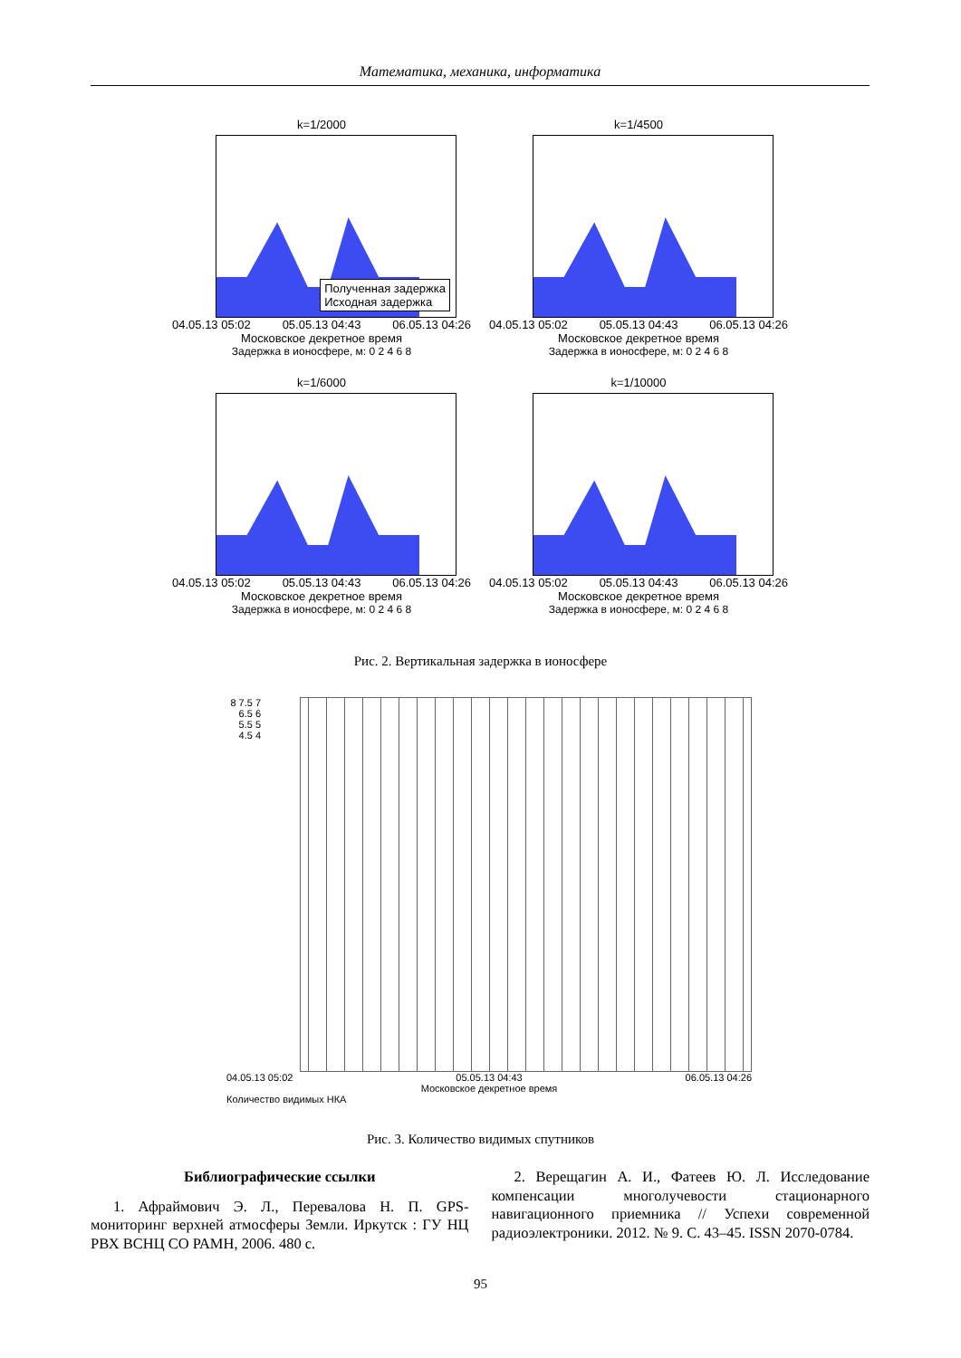Математика, механика, информатика
k=1/2000
Полученная задержка
Исходная задержка
04.05.13 05:02 05.05.13 04:43 06.05.13 04:26
Московское декретное время
Задержка в ионосфере, м: 0 2 4 6 8
k=1/4500
04.05.13 05:02 05.05.13 04:43 06.05.13 04:26
Московское декретное время
Задержка в ионосфере, м: 0 2 4 6 8
k=1/6000
04.05.13 05:02 05.05.13 04:43 06.05.13 04:26
Московское декретное время
Задержка в ионосфере, м: 0 2 4 6 8
k=1/10000
04.05.13 05:02 05.05.13 04:43 06.05.13 04:26
Московское декретное время
Задержка в ионосфере, м: 0 2 4 6 8
Рис. 2. Вертикальная задержка в ионосфере
8 7.5 7 6.5 6 5.5 5 4.5 4
04.05.13 05:02 05.05.13 04:43 06.05.13 04:26
Московское декретное время
Количество видимых НКА
Рис. 3. Количество видимых спутников
Библиографические ссылки
1. Афраймович Э. Л., Перевалова Н. П. GPS-мониторинг верхней атмосферы Земли. Иркутск : ГУ НЦ РВХ ВСНЦ СО РАМН, 2006. 480 с.
2. Верещагин А. И., Фатеев Ю. Л. Исследование компенсации многолучевости стационарного навигационного приемника // Успехи современной радиоэлектроники. 2012. № 9. С. 43–45. ISSN 2070-0784.
95